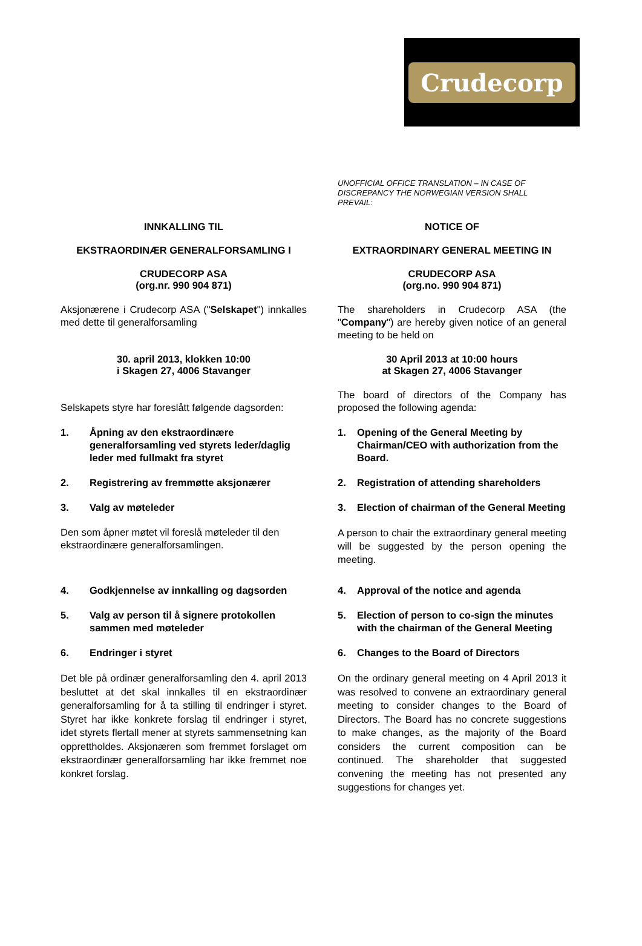Crudecorp
UNOFFICIAL OFFICE TRANSLATION – IN CASE OF DISCREPANCY THE NORWEGIAN VERSION SHALL PREVAIL:
INNKALLING TIL NOTICE OF
EKSTRAORDINÆR GENERALFORSAMLING I EXTRAORDINARY GENERAL MEETING IN
CRUDECORP ASA
(org.nr. 990 904 871)
CRUDECORP ASA
(org.no. 990 904 871)
Aksjonærene i Crudecorp ASA ("Selskapet") innkalles med dette til generalforsamling
The shareholders in Crudecorp ASA (the "Company") are hereby given notice of an general meeting to be held on
30. april 2013, klokken 10:00
i Skagen 27, 4006 Stavanger
30 April 2013 at 10:00 hours
at Skagen 27, 4006 Stavanger
Selskapets styre har foreslått følgende dagsorden:
The board of directors of the Company has proposed the following agenda:
1. Åpning av den ekstraordinære generalforsamling ved styrets leder/daglig leder med fullmakt fra styret
1. Opening of the General Meeting by Chairman/CEO with authorization from the Board.
2. Registrering av fremmøtte aksjonærer 2. Registration of attending shareholders
3. Valg av møteleder 3. Election of chairman of the General Meeting
Den som åpner møtet vil foreslå møteleder til den ekstraordinære generalforsamlingen.
A person to chair the extraordinary general meeting will be suggested by the person opening the meeting.
4. Godkjennelse av innkalling og dagsorden
4. Approval of the notice and agenda
5. Valg av person til å signere protokollen sammen med møteleder
5. Election of person to co-sign the minutes with the chairman of the General Meeting
6. Endringer i styret 6. Changes to the Board of Directors
Det ble på ordinær generalforsamling den 4. april 2013 besluttet at det skal innkalles til en ekstraordinær generalforsamling for å ta stilling til endringer i styret. Styret har ikke konkrete forslag til endringer i styret, idet styrets flertall mener at styrets sammensetning kan opprettholdes. Aksjonæren som fremmet forslaget om ekstraordinær generalforsamling har ikke fremmet noe konkret forslag.
On the ordinary general meeting on 4 April 2013 it was resolved to convene an extraordinary general meeting to consider changes to the Board of Directors. The Board has no concrete suggestions to make changes, as the majority of the Board considers the current composition can be continued. The shareholder that suggested convening the meeting has not presented any suggestions for changes yet.